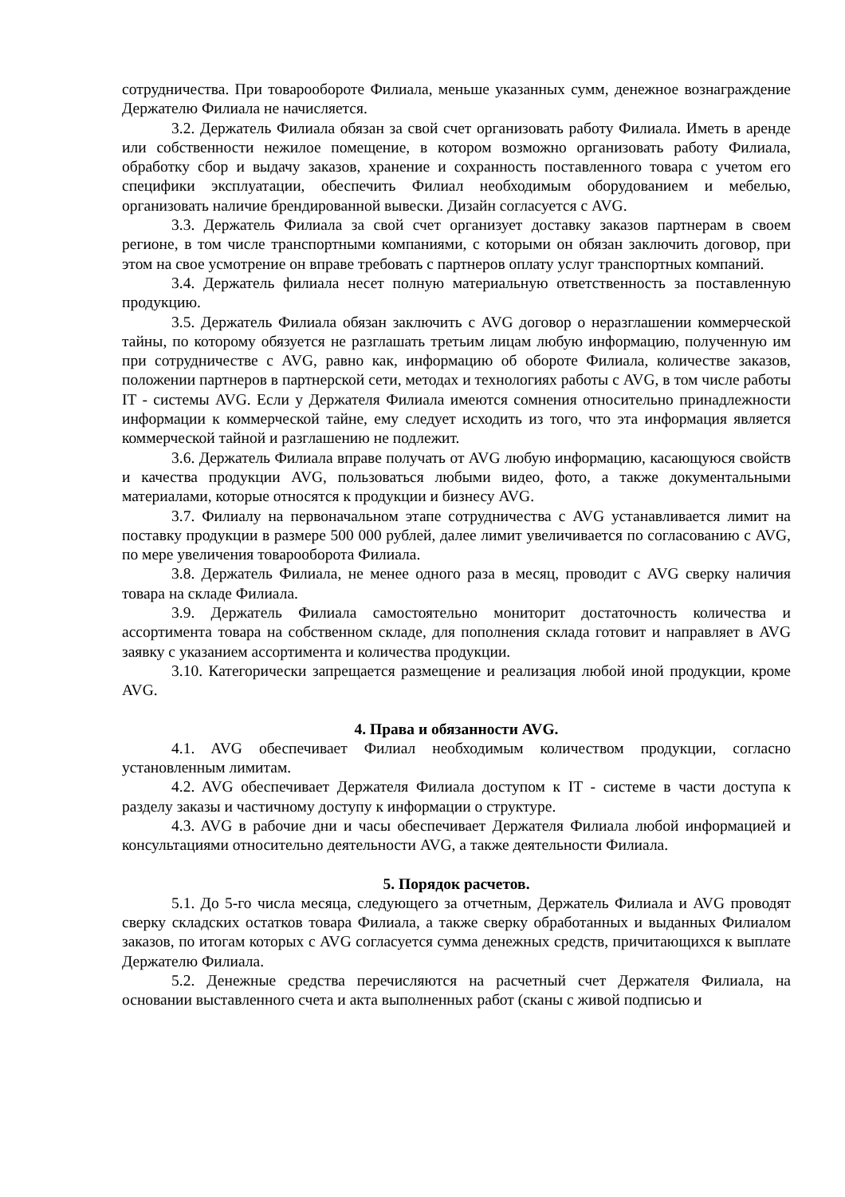сотрудничества. При товарообороте Филиала, меньше указанных сумм, денежное вознаграждение Держателю Филиала не начисляется.
3.2. Держатель Филиала обязан за свой счет организовать работу Филиала. Иметь в аренде или собственности нежилое помещение, в котором возможно организовать работу Филиала, обработку сбор и выдачу заказов, хранение и сохранность поставленного товара с учетом его специфики эксплуатации, обеспечить Филиал необходимым оборудованием и мебелью, организовать наличие брендированной вывески. Дизайн согласуется с AVG.
3.3. Держатель Филиала за свой счет организует доставку заказов партнерам в своем регионе, в том числе транспортными компаниями, с которыми он обязан заключить договор, при этом на свое усмотрение он вправе требовать с партнеров оплату услуг транспортных компаний.
3.4. Держатель филиала несет полную материальную ответственность за поставленную продукцию.
3.5. Держатель Филиала обязан заключить с AVG договор о неразглашении коммерческой тайны, по которому обязуется не разглашать третьим лицам любую информацию, полученную им при сотрудничестве с AVG, равно как, информацию об обороте Филиала, количестве заказов, положении партнеров в партнерской сети, методах и технологиях работы с AVG, в том числе работы IT - системы AVG. Если у Держателя Филиала имеются сомнения относительно принадлежности информации к коммерческой тайне, ему следует исходить из того, что эта информация является коммерческой тайной и разглашению не подлежит.
3.6. Держатель Филиала вправе получать от AVG любую информацию, касающуюся свойств и качества продукции AVG, пользоваться любыми видео, фото, а также документальными материалами, которые относятся к продукции и бизнесу AVG.
3.7. Филиалу на первоначальном этапе сотрудничества с AVG устанавливается лимит на поставку продукции в размере 500 000 рублей, далее лимит увеличивается по согласованию с AVG, по мере увеличения товарооборота Филиала.
3.8. Держатель Филиала, не менее одного раза в месяц, проводит с AVG сверку наличия товара на складе Филиала.
3.9. Держатель Филиала самостоятельно мониторит достаточность количества и ассортимента товара на собственном складе, для пополнения склада готовит и направляет в AVG заявку с указанием ассортимента и количества продукции.
3.10. Категорически запрещается размещение и реализация любой иной продукции, кроме AVG.
4. Права и обязанности AVG.
4.1. AVG обеспечивает Филиал необходимым количеством продукции, согласно установленным лимитам.
4.2. AVG обеспечивает Держателя Филиала доступом к IT - системе в части доступа к разделу заказы и частичному доступу к информации о структуре.
4.3. AVG в рабочие дни и часы обеспечивает Держателя Филиала любой информацией и консультациями относительно деятельности AVG, а также деятельности Филиала.
5. Порядок расчетов.
5.1. До 5-го числа месяца, следующего за отчетным, Держатель Филиала и AVG проводят сверку складских остатков товара Филиала, а также сверку обработанных и выданных Филиалом заказов, по итогам которых с AVG согласуется сумма денежных средств, причитающихся к выплате Держателю Филиала.
5.2. Денежные средства перечисляются на расчетный счет Держателя Филиала, на основании выставленного счета и акта выполненных работ (сканы с живой подписью и